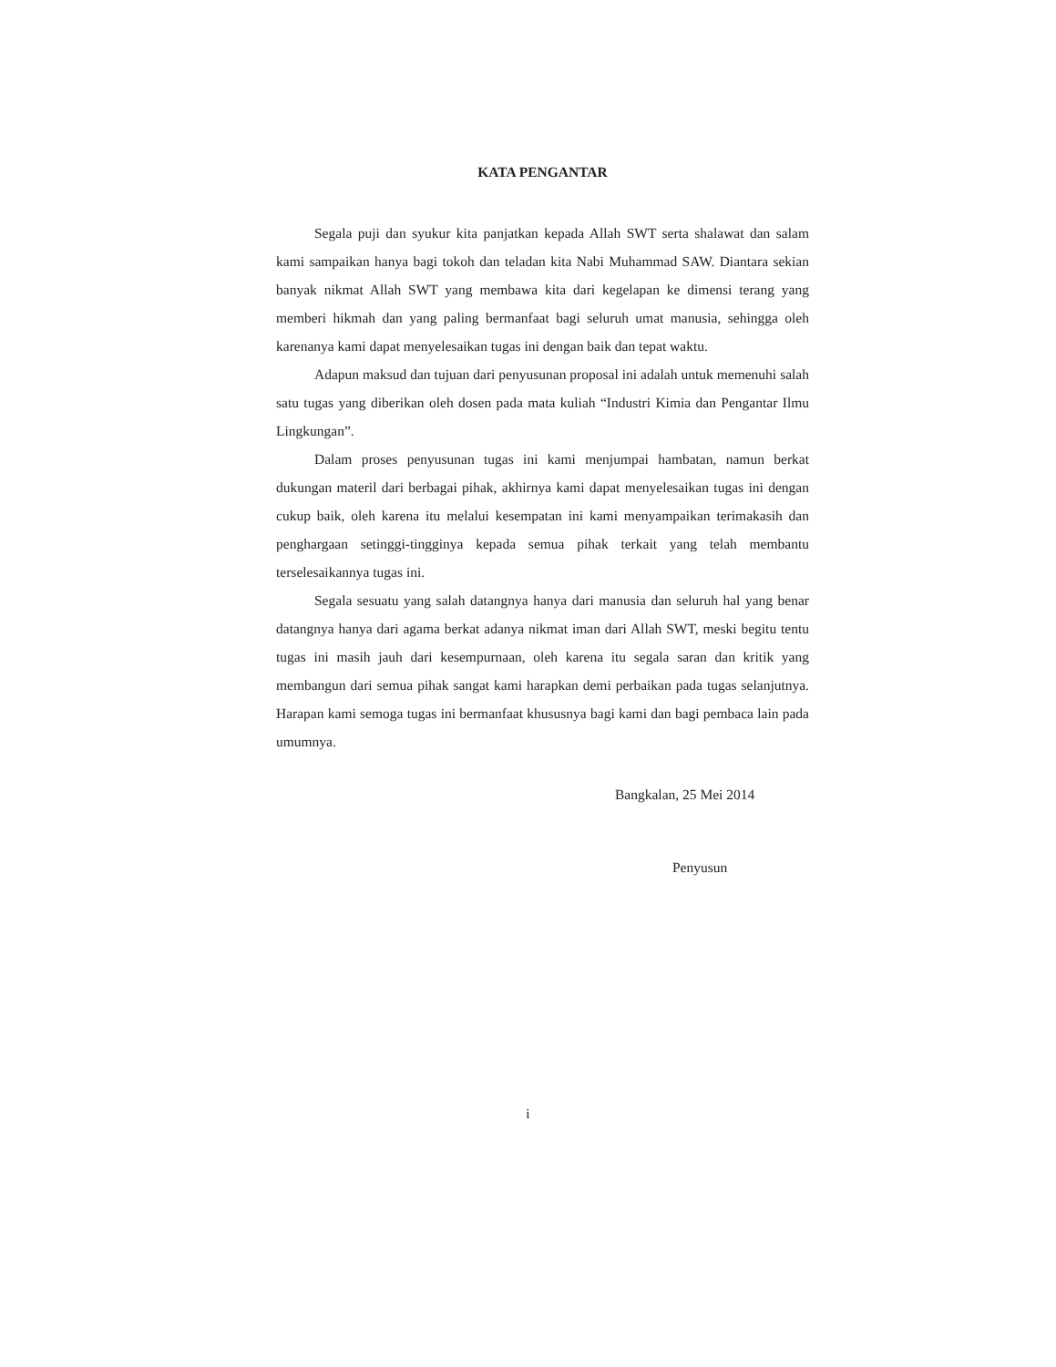KATA PENGANTAR
Segala puji dan syukur kita panjatkan kepada Allah SWT serta shalawat dan salam kami sampaikan hanya bagi tokoh dan teladan kita Nabi Muhammad SAW. Diantara sekian banyak nikmat Allah SWT yang membawa kita dari kegelapan ke dimensi terang yang memberi hikmah dan yang paling bermanfaat bagi seluruh umat manusia, sehingga oleh karenanya kami dapat menyelesaikan tugas ini dengan baik dan tepat waktu.
Adapun maksud dan tujuan dari penyusunan proposal ini adalah untuk memenuhi salah satu tugas yang diberikan oleh dosen pada mata kuliah “Industri Kimia dan Pengantar Ilmu Lingkungan”.
Dalam proses penyusunan tugas ini kami menjumpai hambatan, namun berkat dukungan materil dari berbagai pihak, akhirnya kami dapat menyelesaikan tugas ini dengan cukup baik, oleh karena itu melalui kesempatan ini kami menyampaikan terimakasih dan penghargaan setinggi-tingginya kepada semua pihak terkait yang telah membantu terselesaikannya tugas ini.
Segala sesuatu yang salah datangnya hanya dari manusia dan seluruh hal yang benar datangnya hanya dari agama berkat adanya nikmat iman dari Allah SWT, meski begitu tentu tugas ini masih jauh dari kesempurnaan, oleh karena itu segala saran dan kritik yang membangun dari semua pihak sangat kami harapkan demi perbaikan pada tugas selanjutnya. Harapan kami semoga tugas ini bermanfaat khususnya bagi kami dan bagi pembaca lain pada umumnya.
Bangkalan, 25 Mei 2014
Penyusun
i